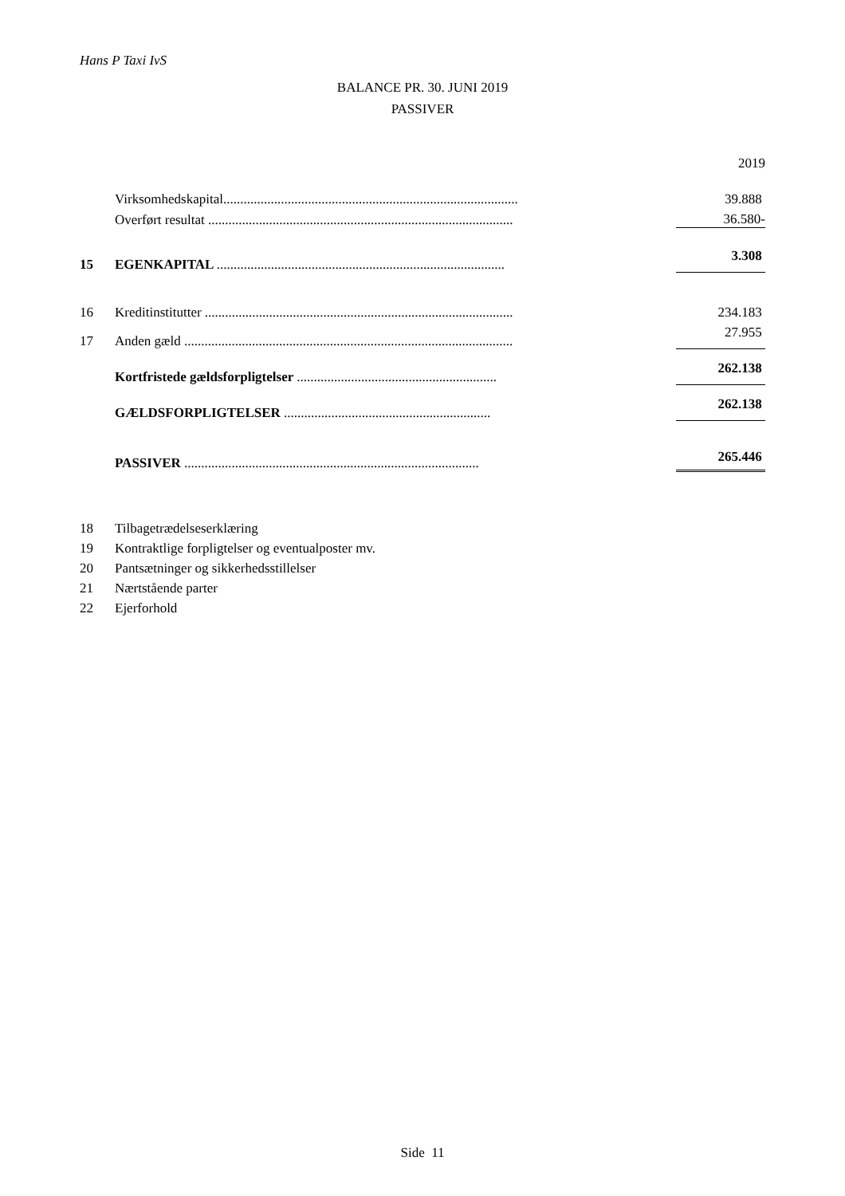Hans P Taxi IvS
BALANCE PR. 30. JUNI 2019
PASSIVER
| | | | 2019 |
| | Virksomhedskapital....................................................................................... | | 39.888 |
| | Overført resultat .......................................................................................... | | 36.580- |
| 15 | EGENKAPITAL ..................................................................................... | | 3.308 |
| 16 | Kreditinstitutter ........................................................................................... | | 234.183 |
| 17 | Anden gæld ................................................................................................. | | 27.955 |
| | Kortfristede gældsforpligtelser ........................................................... | | 262.138 |
| | GÆLDSFORPLIGTELSER ............................................................. | | 262.138 |
| | PASSIVER ....................................................................................... | | 265.446 |
18 Tilbagetrædelseserklæring
19 Kontraktlige forpligtelser og eventualposter mv.
20 Pantsætninger og sikkerhedsstillelser
21 Nærtstående parter
22 Ejerforhold
Side 11